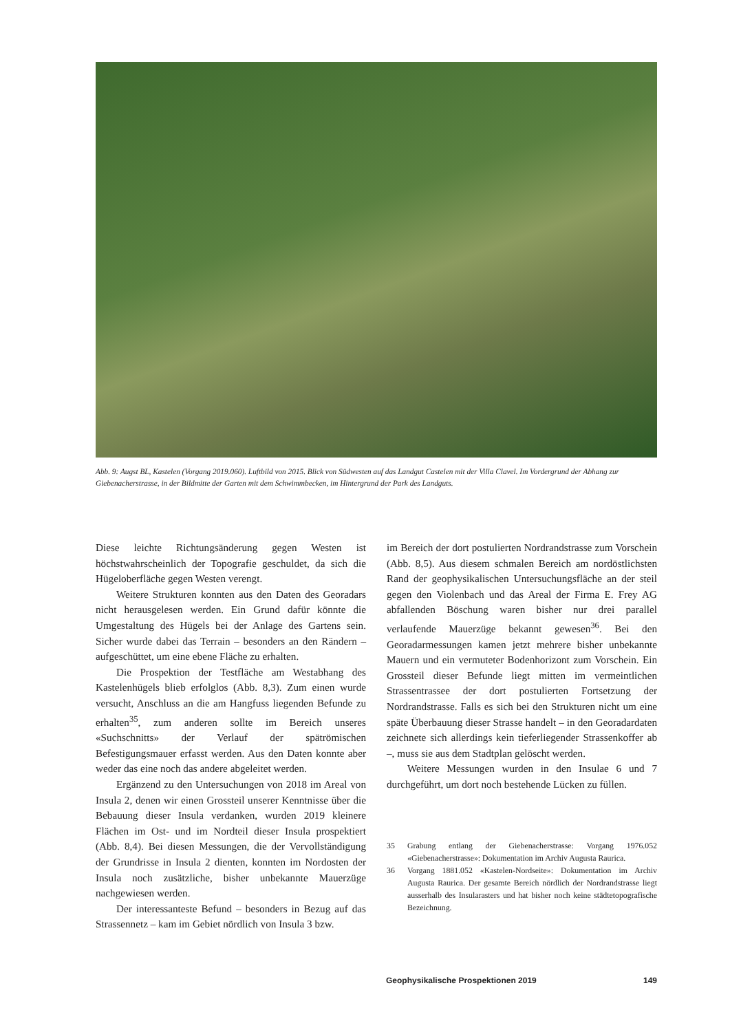Abb. 9: Augst BL, Kastelen (Vorgang 2019.060). Luftbild von 2015. Blick von Südwesten auf das Landgut Castelen mit der Villa Clavel. Im Vordergrund der Abhang zur Giebenacherstrasse, in der Bildmitte der Garten mit dem Schwimmbecken, im Hintergrund der Park des Landguts.
Diese leichte Richtungsänderung gegen Westen ist höchstwahrscheinlich der Topografie geschuldet, da sich die Hügeloberfläche gegen Westen verengt.
Weitere Strukturen konnten aus den Daten des Georadars nicht herausgelesen werden. Ein Grund dafür könnte die Umgestaltung des Hügels bei der Anlage des Gartens sein. Sicher wurde dabei das Terrain – besonders an den Rändern – aufgeschüttet, um eine ebene Fläche zu erhalten.
Die Prospektion der Testfläche am Westabhang des Kastelenhügels blieb erfolglos (Abb. 8,3). Zum einen wurde versucht, Anschluss an die am Hangfuss liegenden Befunde zu erhalten<sup>35</sup>, zum anderen sollte im Bereich unseres «Suchschnitts» der Verlauf der spätrömischen Befestigungsmauer erfasst werden. Aus den Daten konnte aber weder das eine noch das andere abgeleitet werden.
Ergänzend zu den Untersuchungen von 2018 im Areal von Insula 2, denen wir einen Grossteil unserer Kenntnisse über die Bebauung dieser Insula verdanken, wurden 2019 kleinere Flächen im Ost- und im Nordteil dieser Insula prospektiert (Abb. 8,4). Bei diesen Messungen, die der Vervollständigung der Grundrisse in Insula 2 dienten, konnten im Nordosten der Insula noch zusätzliche, bisher unbekannte Mauerzüge nachgewiesen werden.
Der interessanteste Befund – besonders in Bezug auf das Strassennetz – kam im Gebiet nördlich von Insula 3 bzw.
im Bereich der dort postulierten Nordrandstrasse zum Vorschein (Abb. 8,5). Aus diesem schmalen Bereich am nordöstlichsten Rand der geophysikalischen Untersuchungsfläche an der steil gegen den Violenbach und das Areal der Firma E. Frey AG abfallenden Böschung waren bisher nur drei parallel verlaufende Mauerzüge bekannt gewesen<sup>36</sup>. Bei den Georadarmessungen kamen jetzt mehrere bisher unbekannte Mauern und ein vermuteter Bodenhorizont zum Vorschein. Ein Grossteil dieser Befunde liegt mitten im vermeintlichen Strassentrassee der dort postulierten Fortsetzung der Nordrandstrasse. Falls es sich bei den Strukturen nicht um eine späte Überbauung dieser Strasse handelt – in den Georadardaten zeichnete sich allerdings kein tieferliegender Strassenkoffer ab –, muss sie aus dem Stadtplan gelöscht werden.
Weitere Messungen wurden in den Insulae 6 und 7 durchgeführt, um dort noch bestehende Lücken zu füllen.
35 Grabung entlang der Giebenacherstrasse: Vorgang 1976.052 «Giebenacherstrasse»: Dokumentation im Archiv Augusta Raurica.
36 Vorgang 1881.052 «Kastelen-Nordseite»: Dokumentation im Archiv Augusta Raurica. Der gesamte Bereich nördlich der Nordrandstrasse liegt ausserhalb des Insularasters und hat bisher noch keine städtetopografische Bezeichnung.
Geophysikalische Prospektionen 2019 149